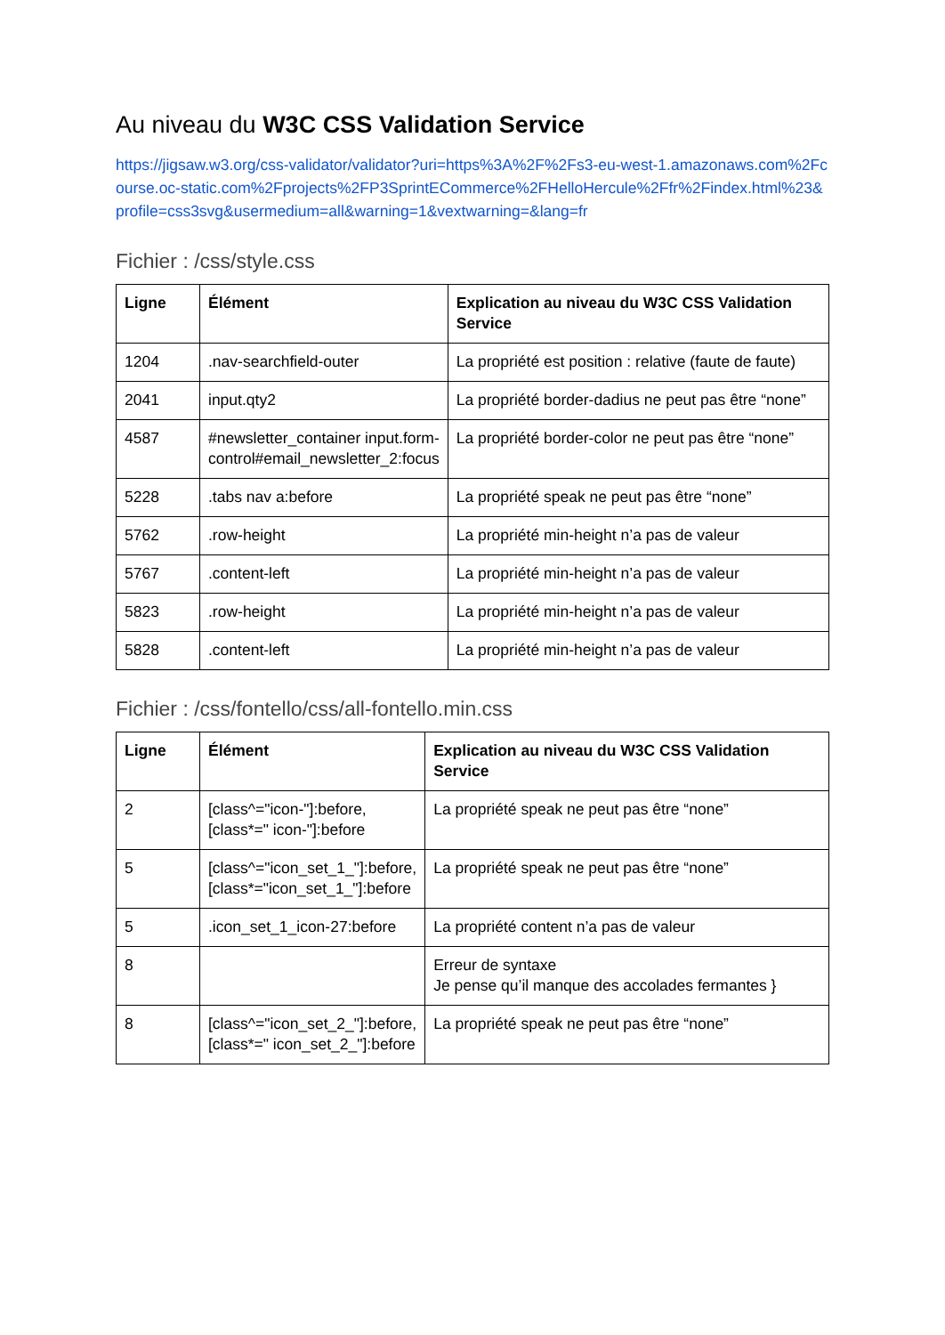Au niveau du W3C CSS Validation Service
https://jigsaw.w3.org/css-validator/validator?uri=https%3A%2F%2Fs3-eu-west-1.amazonaws.com%2Fcourse.oc-static.com%2Fprojects%2FP3SprintECommerce%2FHelloHercule%2Ffr%2Findex.html%23&profile=css3svg&usermedium=all&warning=1&vextwarning=&lang=fr
Fichier : /css/style.css
| Ligne | Élément | Explication au niveau du W3C CSS Validation Service |
| --- | --- | --- |
| 1204 | .nav-searchfield-outer | La propriété est position : relative (faute de faute) |
| 2041 | input.qty2 | La propriété border-dadius ne peut pas être “none” |
| 4587 | #newsletter_container input.form-control#email_newsletter_2:focus | La propriété border-color ne peut pas être “none” |
| 5228 | .tabs nav a:before | La propriété speak ne peut pas être “none” |
| 5762 | .row-height | La propriété min-height n’a pas de valeur |
| 5767 | .content-left | La propriété min-height n’a pas de valeur |
| 5823 | .row-height | La propriété min-height n’a pas de valeur |
| 5828 | .content-left | La propriété min-height n’a pas de valeur |
Fichier : /css/fontello/css/all-fontello.min.css
| Ligne | Élément | Explication au niveau du W3C CSS Validation Service |
| --- | --- | --- |
| 2 | [class^="icon-"]:before, [class*=" icon-"]:before | La propriété speak ne peut pas être “none” |
| 5 | [class^="icon_set_1_"]:before, [class*="icon_set_1_"]:before | La propriété speak ne peut pas être “none” |
| 5 | .icon_set_1_icon-27:before | La propriété content n’a pas de valeur |
| 8 | | Erreur de syntaxe Je pense qu’il manque des accolades fermantes } |
| 8 | [class^="icon_set_2_"]:before, [class*=" icon_set_2_"]:before | La propriété speak ne peut pas être “none” |